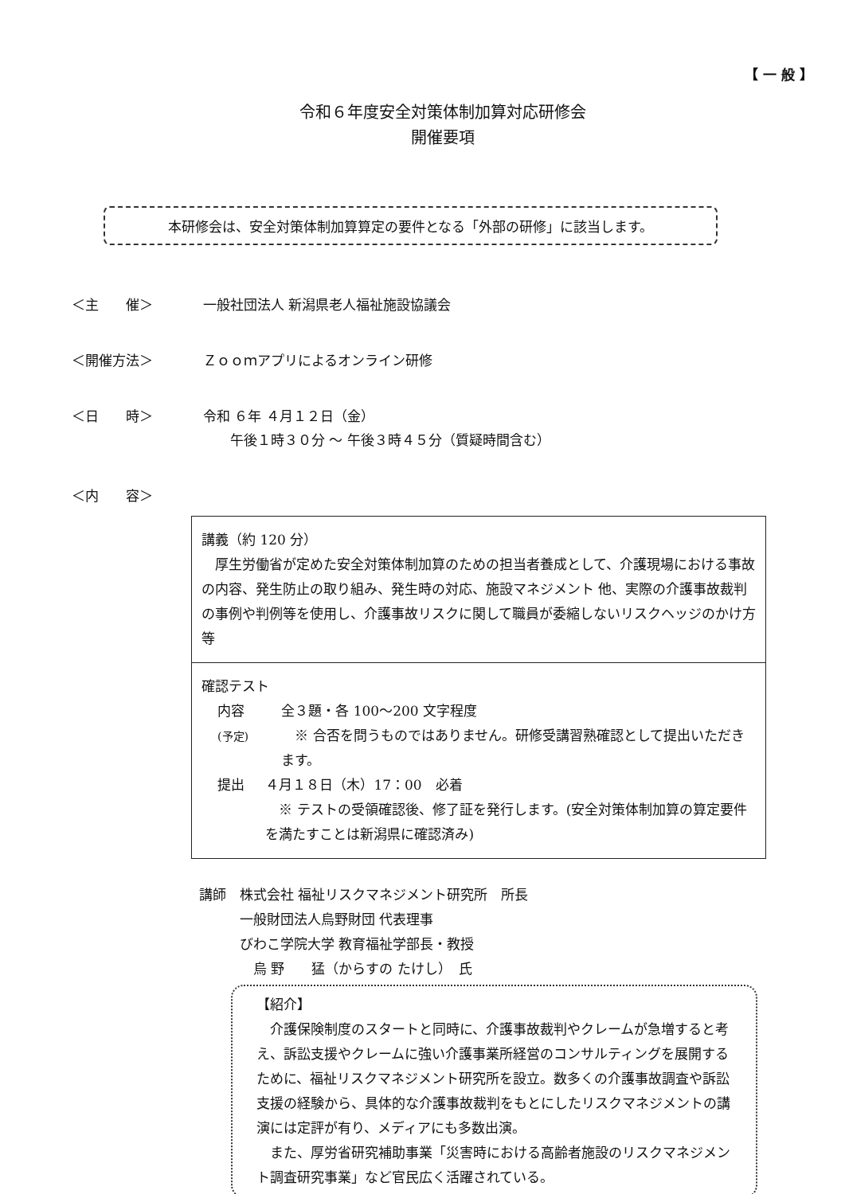【 一 般 】
令和６年度安全対策体制加算対応研修会
開催要項
本研修会は、安全対策体制加算算定の要件となる「外部の研修」に該当します。
＜主　　催＞ 一般社団法人 新潟県老人福祉施設協議会
＜開催方法＞ Ｚｏｏｍアプリによるオンライン研修
＜日　　時＞ 令和 ６年 ４月１２日（金）
　　午後１時３０分 ～ 午後３時４５分（質疑時間含む）
＜内　　容＞
| 講義（約 120 分） 厚生労働省が定めた安全対策体制加算のための担当者養成として、介護現場における事故の内容、発生防止の取り組み、発生時の対応、施設マネジメント 他、実際の介護事故裁判の事例や判例等を使用し、介護事故リスクに関して職員が委縮しないリスクヘッジのかけ方 等 |
| 確認テスト 内容 (予定) 全３題・各 100～200 文字程度 ※ 合否を問うものではありません。研修受講習熟確認として提出いただきます。 提出 ４月１８日（木）17：00 必着 ※ テストの受領確認後、修了証を発行します。(安全対策体制加算の算定要件を満たすことは新潟県に確認済み) |
講師　株式会社 福祉リスクマネジメント研究所　所長
　　　一般財団法人烏野財団 代表理事
　　　びわこ学院大学 教育福祉学部長・教授
　　　　烏 野　　猛（からすの たけし）　氏
【紹介】
　介護保険制度のスタートと同時に、介護事故裁判やクレームが急増すると考え、訴訟支援やクレームに強い介護事業所経営のコンサルティングを展開するために、福祉リスクマネジメント研究所を設立。数多くの介護事故調査や訴訟支援の経験から、具体的な介護事故裁判をもとにしたリスクマネジメントの講演には定評が有り、メディアにも多数出演。
　また、厚労省研究補助事業「災害時における高齢者施設のリスクマネジメント調査研究事業」など官民広く活躍されている。